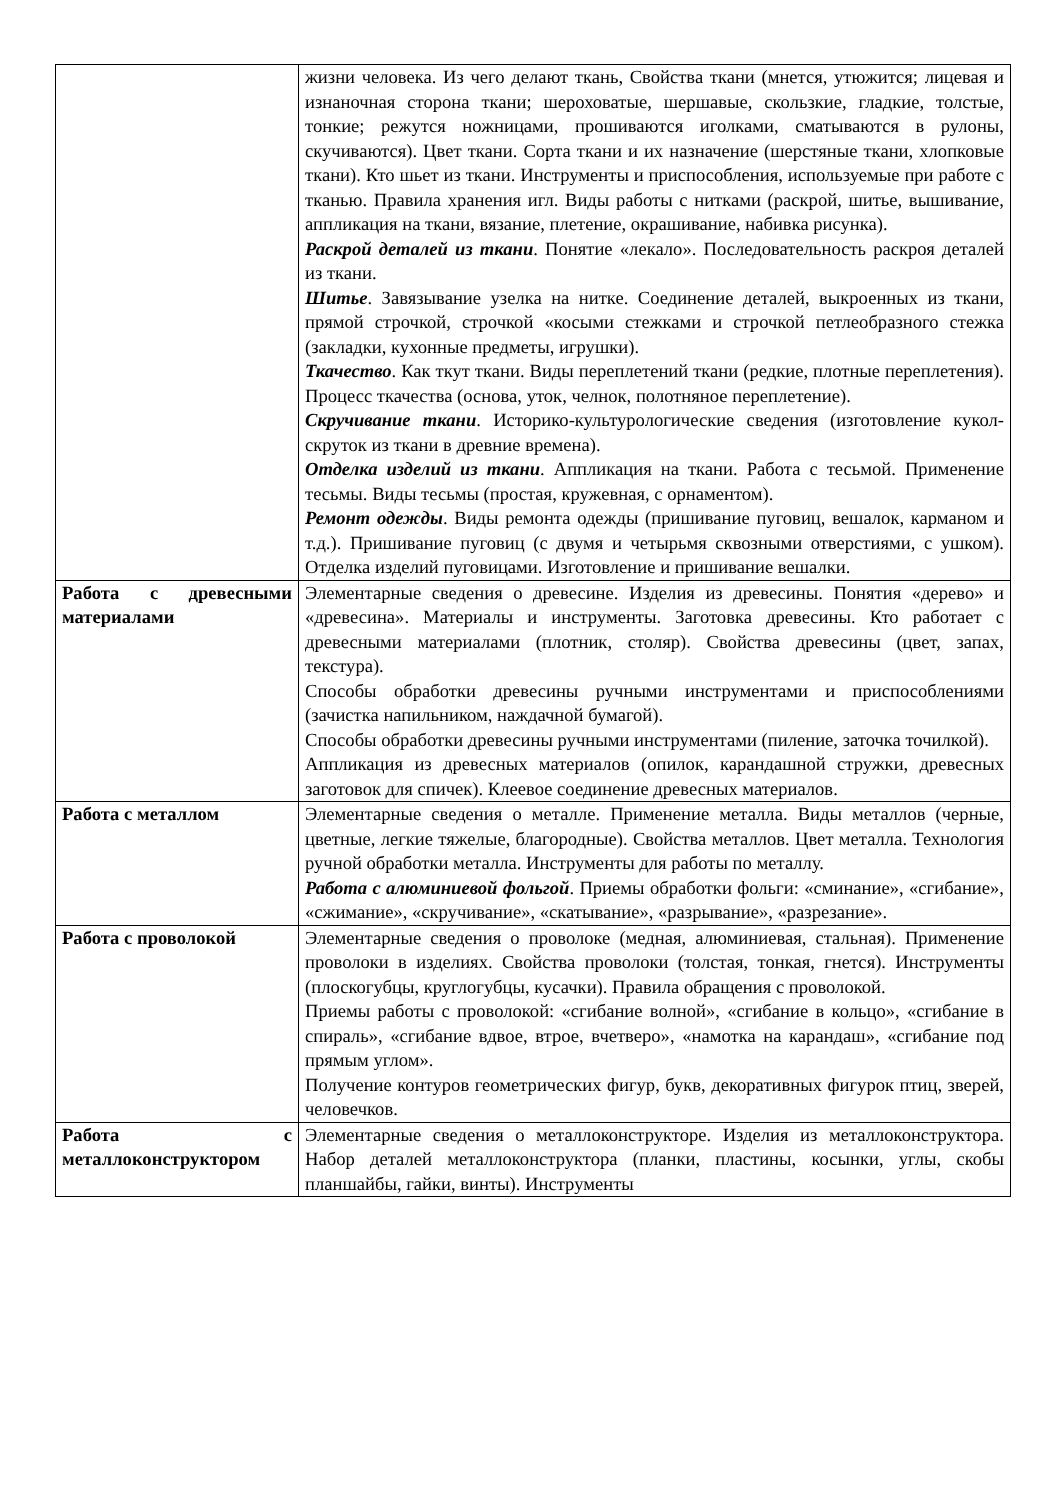| | жизни человека. Из чего делают ткань, Свойства ткани (мнется, утюжится; лицевая и изнаночная сторона ткани; шероховатые, шершавые, скользкие, гладкие, толстые, тонкие; режутся ножницами, прошиваются иголками, сматываются в рулоны, скучиваются). Цвет ткани. Сорта ткани и их назначение (шерстяные ткани, хлопковые ткани). Кто шьет из ткани. Инструменты и приспособления, используемые при работе с тканью. Правила хранения игл. Виды работы с нитками (раскрой, шитье, вышивание, аппликация на ткани, вязание, плетение, окрашивание, набивка рисунка). Раскрой деталей из ткани . Понятие «лекало». Последовательность раскроя деталей из ткани. Шитье . Завязывание узелка на нитке. Соединение деталей, выкроенных из ткани, прямой строчкой, строчкой «косыми стежками и строчкой петлеобразного стежка (закладки, кухонные предметы, игрушки). Ткачество . Как ткут ткани. Виды переплетений ткани (редкие, плотные переплетения). Процесс ткачества (основа, уток, челнок, полотняное переплетение). Скручивание ткани . Историко-культурологические сведения (изготовление кукол-скруток из ткани в древние времена). Отделка изделий из ткани . Аппликация на ткани. Работа с тесьмой. Применение тесьмы. Виды тесьмы (простая, кружевная, с орнаментом). Ремонт одежды . Виды ремонта одежды (пришивание пуговиц, вешалок, карманом и т.д.). Пришивание пуговиц (с двумя и четырьмя сквозными отверстиями, с ушком). Отделка изделий пуговицами. Изготовление и пришивание вешалки. |
| Работа с древесными материалами | Элементарные сведения о древесине. Изделия из древесины. Понятия «дерево» и «древесина». Материалы и инструменты. Заготовка древесины. Кто работает с древесными материалами (плотник, столяр). Свойства древесины (цвет, запах, текстура). Способы обработки древесины ручными инструментами и приспособлениями (зачистка напильником, наждачной бумагой). Способы обработки древесины ручными инструментами (пиление, заточка точилкой). Аппликация из древесных материалов (опилок, карандашной стружки, древесных заготовок для спичек). Клеевое соединение древесных материалов. |
| Работа с металлом | Элементарные сведения о металле. Применение металла. Виды металлов (черные, цветные, легкие тяжелые, благородные). Свойства металлов. Цвет металла. Технология ручной обработки металла. Инструменты для работы по металлу. Работа с алюминиевой фольгой . Приемы обработки фольги: «сминание», «сгибание», «сжимание», «скручивание», «скатывание», «разрывание», «разрезание». |
| Работа с проволокой | Элементарные сведения о проволоке (медная, алюминиевая, стальная). Применение проволоки в изделиях. Свойства проволоки (толстая, тонкая, гнется). Инструменты (плоскогубцы, круглогубцы, кусачки). Правила обращения с проволокой. Приемы работы с проволокой: «сгибание волной», «сгибание в кольцо», «сгибание в спираль», «сгибание вдвое, втрое, вчетверо», «намотка на карандаш», «сгибание под прямым углом». Получение контуров геометрических фигур, букв, декоративных фигурок птиц, зверей, человечков. |
| Работа с металлоконструктором | Элементарные сведения о металлоконструкторе. Изделия из металлоконструктора. Набор деталей металлоконструктора (планки, пластины, косынки, углы, скобы планшайбы, гайки, винты). Инструменты |